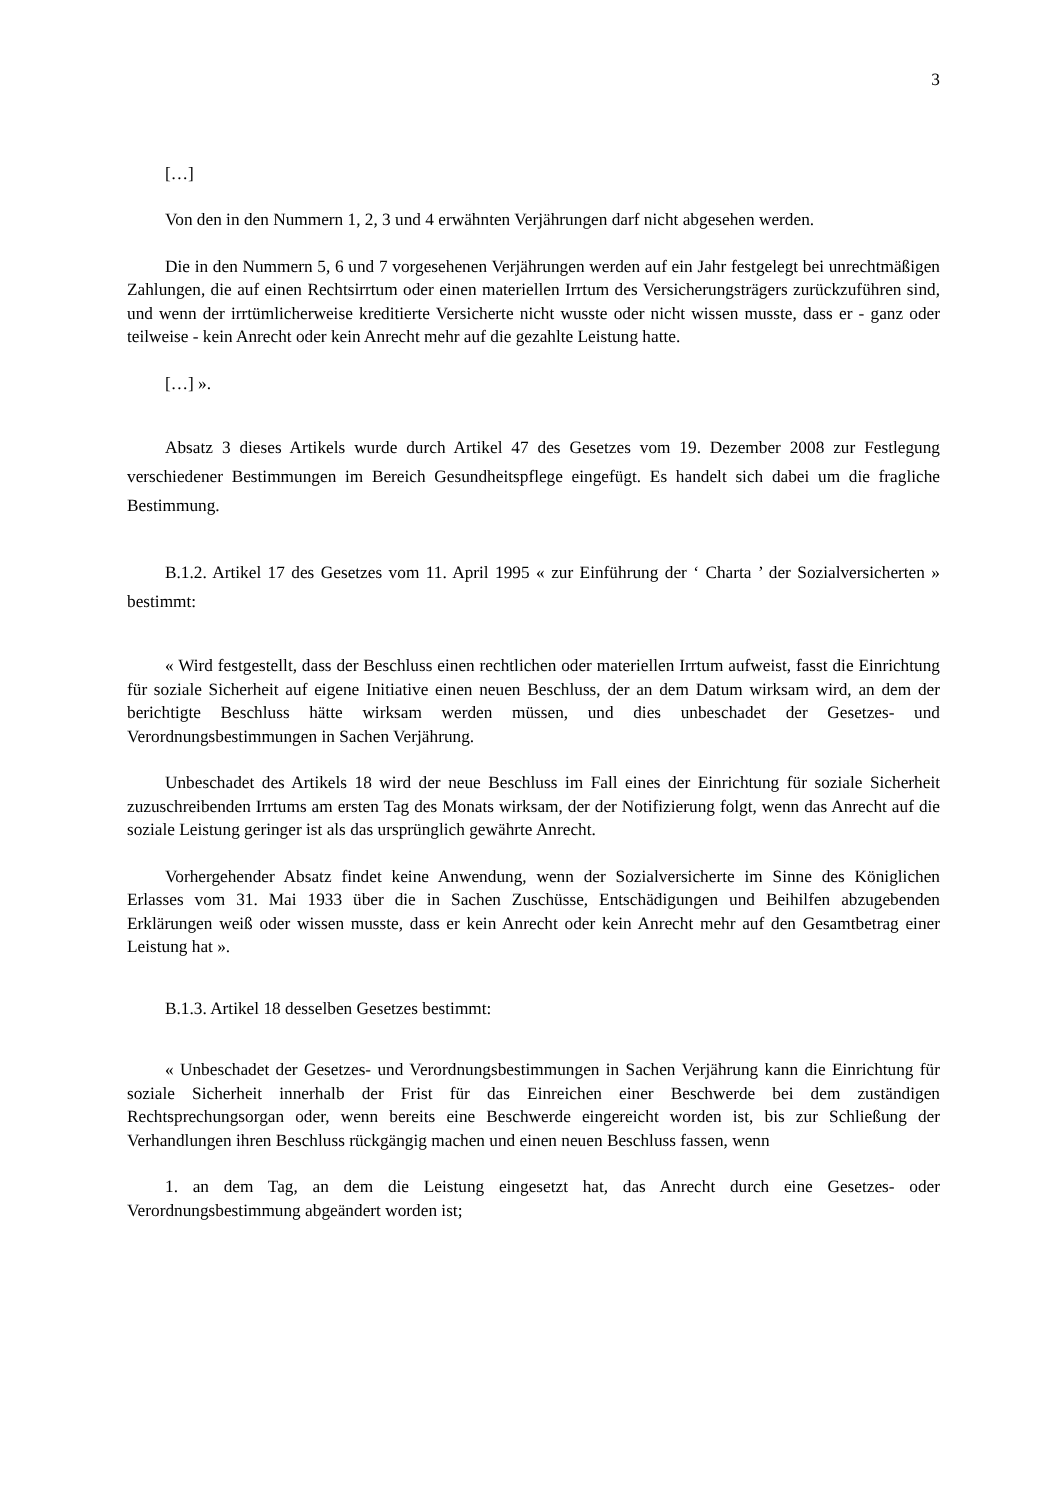3
[…]
Von den in den Nummern 1, 2, 3 und 4 erwähnten Verjährungen darf nicht abgesehen werden.
Die in den Nummern 5, 6 und 7 vorgesehenen Verjährungen werden auf ein Jahr festgelegt bei unrechtmäßigen Zahlungen, die auf einen Rechtsirrtum oder einen materiellen Irrtum des Versicherungsträgers zurückzuführen sind, und wenn der irrtümlicherweise kreditierte Versicherte nicht wusste oder nicht wissen musste, dass er - ganz oder teilweise - kein Anrecht oder kein Anrecht mehr auf die gezahlte Leistung hatte.
[…] ».
Absatz 3 dieses Artikels wurde durch Artikel 47 des Gesetzes vom 19. Dezember 2008 zur Festlegung verschiedener Bestimmungen im Bereich Gesundheitspflege eingefügt. Es handelt sich dabei um die fragliche Bestimmung.
B.1.2. Artikel 17 des Gesetzes vom 11. April 1995 « zur Einführung der ‘ Charta ’ der Sozialversicherten » bestimmt:
« Wird festgestellt, dass der Beschluss einen rechtlichen oder materiellen Irrtum aufweist, fasst die Einrichtung für soziale Sicherheit auf eigene Initiative einen neuen Beschluss, der an dem Datum wirksam wird, an dem der berichtigte Beschluss hätte wirksam werden müssen, und dies unbeschadet der Gesetzes- und Verordnungsbestimmungen in Sachen Verjährung.
Unbeschadet des Artikels 18 wird der neue Beschluss im Fall eines der Einrichtung für soziale Sicherheit zuzuschreibenden Irrtums am ersten Tag des Monats wirksam, der der Notifizierung folgt, wenn das Anrecht auf die soziale Leistung geringer ist als das ursprünglich gewährte Anrecht.
Vorhergehender Absatz findet keine Anwendung, wenn der Sozialversicherte im Sinne des Königlichen Erlasses vom 31. Mai 1933 über die in Sachen Zuschüsse, Entschädigungen und Beihilfen abzugebenden Erklärungen weiß oder wissen musste, dass er kein Anrecht oder kein Anrecht mehr auf den Gesamtbetrag einer Leistung hat ».
B.1.3. Artikel 18 desselben Gesetzes bestimmt:
« Unbeschadet der Gesetzes- und Verordnungsbestimmungen in Sachen Verjährung kann die Einrichtung für soziale Sicherheit innerhalb der Frist für das Einreichen einer Beschwerde bei dem zuständigen Rechtsprechungsorgan oder, wenn bereits eine Beschwerde eingereicht worden ist, bis zur Schließung der Verhandlungen ihren Beschluss rückgängig machen und einen neuen Beschluss fassen, wenn
1. an dem Tag, an dem die Leistung eingesetzt hat, das Anrecht durch eine Gesetzes- oder Verordnungsbestimmung abgeändert worden ist;